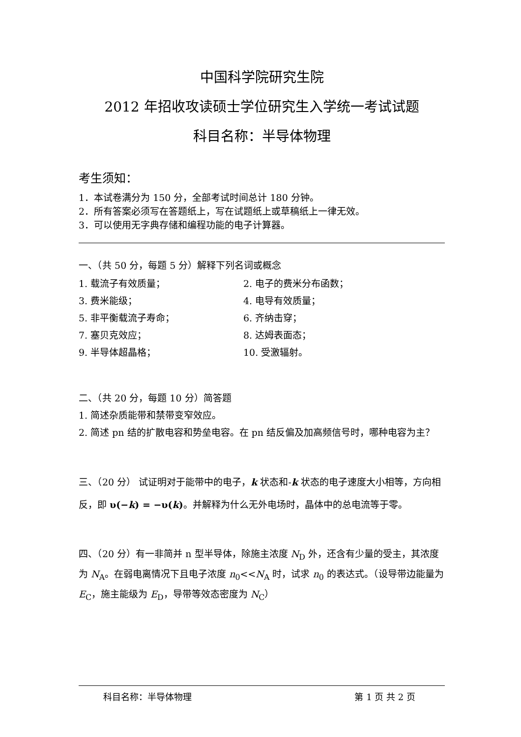中国科学院研究生院
2012 年招收攻读硕士学位研究生入学统一考试试题
科目名称：半导体物理
考生须知：
1．本试卷满分为 150 分，全部考试时间总计 180 分钟。
2．所有答案必须写在答题纸上，写在试题纸上或草稿纸上一律无效。
3．可以使用无字典存储和编程功能的电子计算器。
一、（共 50 分，每题 5 分）解释下列名词或概念
| 1. 载流子有效质量； | 2. 电子的费米分布函数； |
| 3. 费米能级； | 4. 电导有效质量； |
| 5. 非平衡载流子寿命； | 6. 齐纳击穿； |
| 7. 塞贝克效应； | 8. 达姆表面态； |
| 9. 半导体超晶格； | 10. 受激辐射。 |
二、（共 20 分，每题 10 分）简答题
1. 简述杂质能带和禁带变窄效应。
2. 简述 pn 结的扩散电容和势垒电容。在 pn 结反偏及加高频信号时，哪种电容为主？
三、（20 分） 试证明对于能带中的电子，k 状态和-k 状态的电子速度大小相等，方向相反，即 υ(−k) = −υ(k)。并解释为什么无外电场时，晶体中的总电流等于零。
四、（20 分）有一非简并 n 型半导体，除施主浓度 N<sub>D</sub> 外，还含有少量的受主，其浓度为 N<sub>A</sub>。在弱电离情况下且电子浓度 n<sub>0</sub><<N<sub>A</sub> 时，试求 n<sub>0</sub> 的表达式。（设导带边能量为 E<sub>C</sub>，施主能级为 E<sub>D</sub>，导带等效态密度为 N<sub>C</sub>）
科目名称：半导体物理 第 1 页 共 2 页